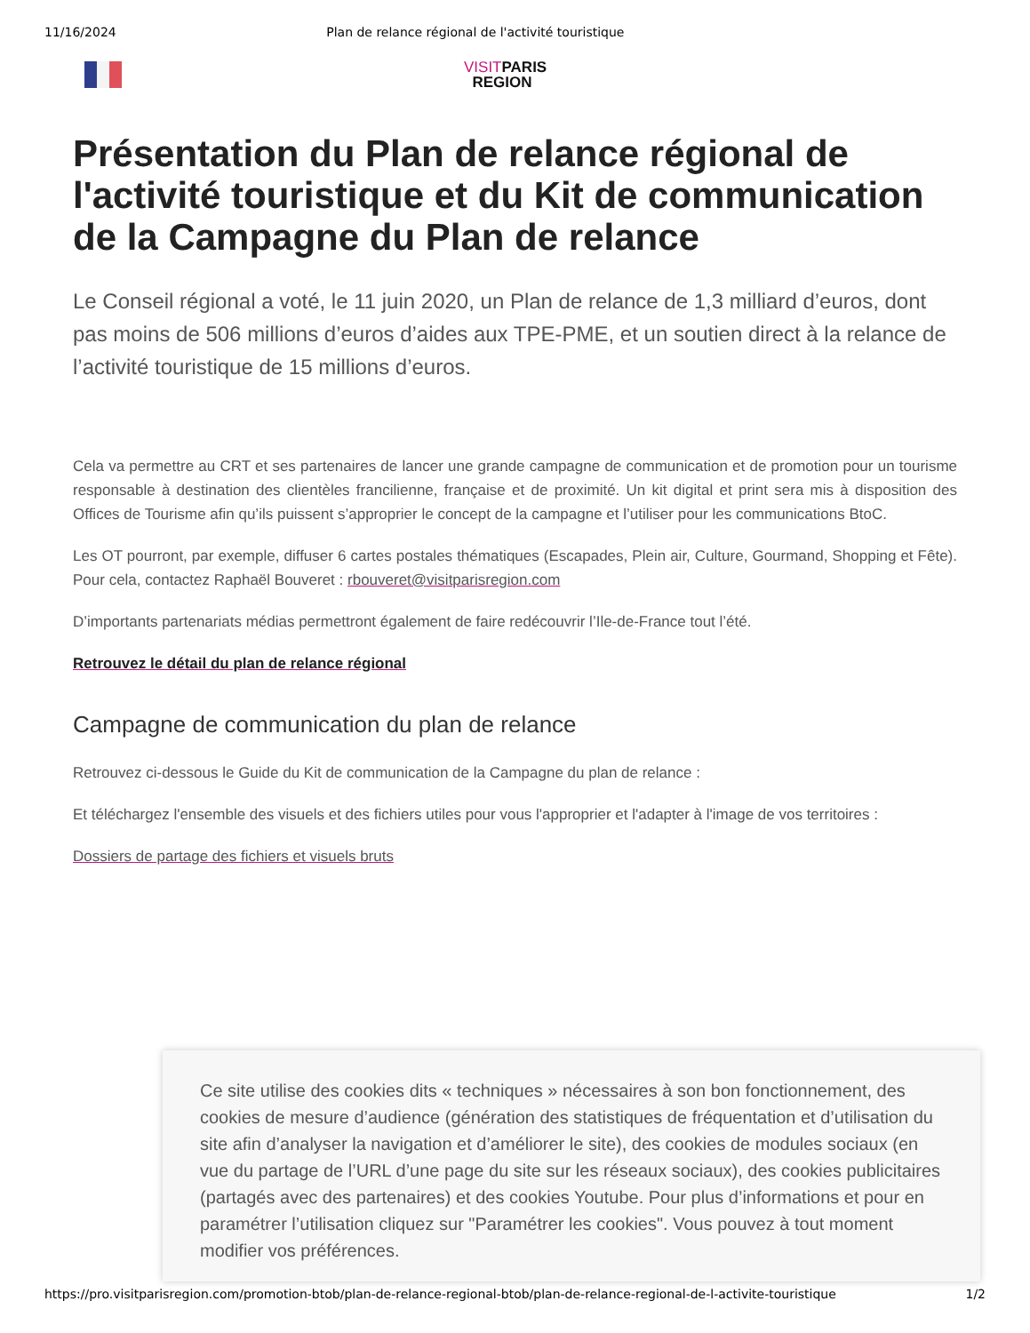11/16/2024 Plan de relance régional de l'activité touristique
VISITPARIS
REGION
Présentation du Plan de relance régional de l'activité touristique et du Kit de communication de la Campagne du Plan de relance
Le Conseil régional a voté, le 11 juin 2020, un Plan de relance de 1,3 milliard d’euros, dont pas moins de 506 millions d’euros d’aides aux TPE-PME, et un soutien direct à la relance de l’activité touristique de 15 millions d’euros.
Cela va permettre au CRT et ses partenaires de lancer une grande campagne de communication et de promotion pour un tourisme responsable à destination des clientèles francilienne, française et de proximité. Un kit digital et print sera mis à disposition des Offices de Tourisme afin qu’ils puissent s’approprier le concept de la campagne et l’utiliser pour les communications BtoC.
Les OT pourront, par exemple, diffuser 6 cartes postales thématiques (Escapades, Plein air, Culture, Gourmand, Shopping et Fête). Pour cela, contactez Raphaël Bouveret : rbouveret@visitparisregion.com
D’importants partenariats médias permettront également de faire redécouvrir l’Ile-de-France tout l’été.
Retrouvez le détail du plan de relance régional
Campagne de communication du plan de relance
Retrouvez ci-dessous le Guide du Kit de communication de la Campagne du plan de relance :
Et téléchargez l'ensemble des visuels et des fichiers utiles pour vous l'approprier et l'adapter à l'image de vos territoires :
Dossiers de partage des fichiers et visuels bruts
Ce site utilise des cookies dits « techniques » nécessaires à son bon fonctionnement, des cookies de mesure d’audience (génération des statistiques de fréquentation et d’utilisation du site afin d’analyser la navigation et d’améliorer le site), des cookies de modules sociaux (en vue du partage de l’URL d’une page du site sur les réseaux sociaux), des cookies publicitaires (partagés avec des partenaires) et des cookies Youtube. Pour plus d’informations et pour en paramétrer l’utilisation cliquez sur "Paramétrer les cookies". Vous pouvez à tout moment modifier vos préférences.
https://pro.visitparisregion.com/promotion-btob/plan-de-relance-regional-btob/plan-de-relance-regional-de-l-activite-touristique 1/2